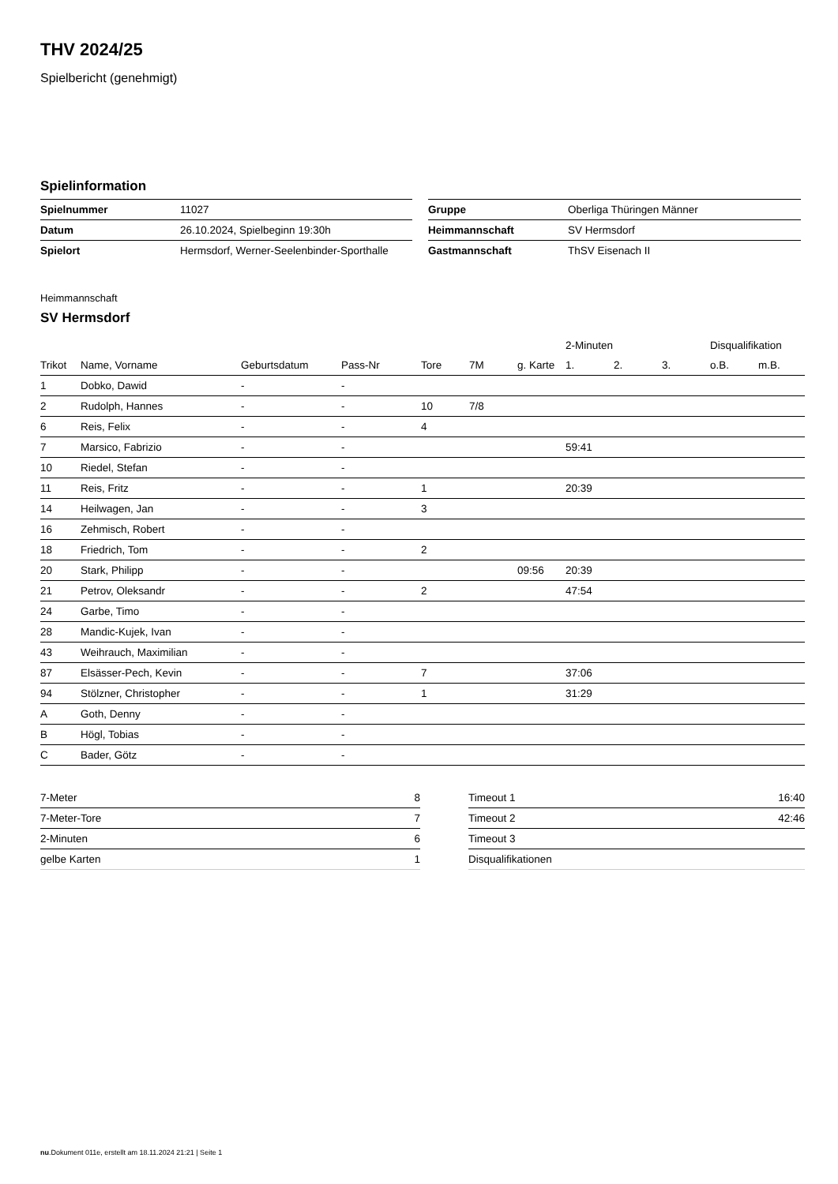THV 2024/25
Spielbericht (genehmigt)
Spielinformation
| Spielnummer | 11027 |
| Datum | 26.10.2024, Spielbeginn 19:30h |
| Spielort | Hermsdorf, Werner-Seelenbinder-Sporthalle |
| Gruppe | Oberliga Thüringen Männer |
| Heimmannschaft | SV Hermsdorf |
| Gastmannschaft | ThSV Eisenach II |
Heimmannschaft
SV Hermsdorf
| | | | | | | | 2-Minuten | | | Disqualifikation | |
| --- | --- | --- | --- | --- | --- | --- | --- | --- | --- | --- | --- |
| Trikot | Name, Vorname | Geburtsdatum | Pass-Nr | Tore | 7M | g. Karte | 1. | 2. | 3. | o.B. | m.B. |
| 1 | Dobko, Dawid | - | - | | | | | | | | |
| 2 | Rudolph, Hannes | - | - | 10 | 7/8 | | | | | | |
| 6 | Reis, Felix | - | - | 4 | | | | | | | |
| 7 | Marsico, Fabrizio | - | - | | | | 59:41 | | | | |
| 10 | Riedel, Stefan | - | - | | | | | | | | |
| 11 | Reis, Fritz | - | - | 1 | | | 20:39 | | | | |
| 14 | Heilwagen, Jan | - | - | 3 | | | | | | | |
| 16 | Zehmisch, Robert | - | - | | | | | | | | |
| 18 | Friedrich, Tom | - | - | 2 | | | | | | | |
| 20 | Stark, Philipp | - | - | | | 09:56 | 20:39 | | | | |
| 21 | Petrov, Oleksandr | - | - | 2 | | | 47:54 | | | | |
| 24 | Garbe, Timo | - | - | | | | | | | | |
| 28 | Mandic-Kujek, Ivan | - | - | | | | | | | | |
| 43 | Weihrauch, Maximilian | - | - | | | | | | | | |
| 87 | Elsässer-Pech, Kevin | - | - | 7 | | | 37:06 | | | | |
| 94 | Stölzner, Christopher | - | - | 1 | | | 31:29 | | | | |
| A | Goth, Denny | - | - | | | | | | | | |
| B | Högl, Tobias | - | - | | | | | | | | |
| C | Bader, Götz | - | - | | | | | | | | |
| 7-Meter | 8 |
| 7-Meter-Tore | 7 |
| 2-Minuten | 6 |
| gelbe Karten | 1 |
| Timeout 1 | 16:40 |
| Timeout 2 | 42:46 |
| Timeout 3 | |
| Disqualifikationen | |
nu.Dokument 011e, erstellt am 18.11.2024 21:21 | Seite 1